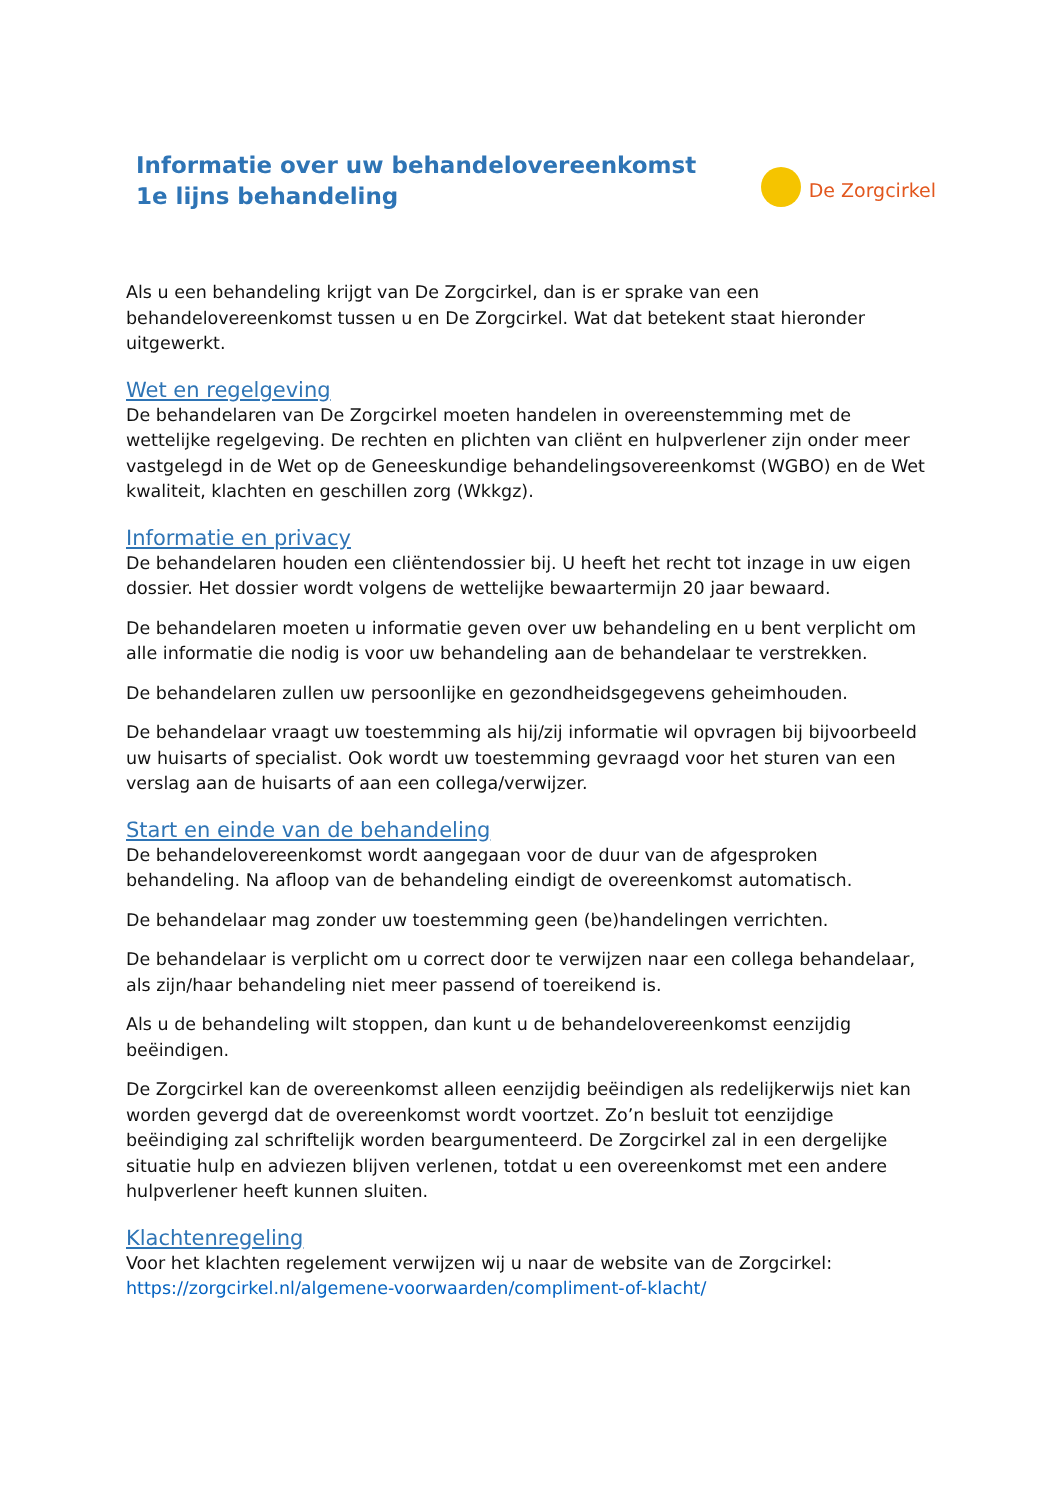Informatie over uw behandelovereenkomst
1e lijns behandeling
De Zorgcirkel
Als u een behandeling krijgt van De Zorgcirkel, dan is er sprake van een behandelovereenkomst tussen u en De Zorgcirkel. Wat dat betekent staat hieronder uitgewerkt.
Wet en regelgeving
De behandelaren van De Zorgcirkel moeten handelen in overeenstemming met de wettelijke regelgeving. De rechten en plichten van cliënt en hulpverlener zijn onder meer vastgelegd in de Wet op de Geneeskundige behandelingsovereenkomst (WGBO) en de Wet kwaliteit, klachten en geschillen zorg (Wkkgz).
Informatie en privacy
De behandelaren houden een cliëntendossier bij. U heeft het recht tot inzage in uw eigen dossier. Het dossier wordt volgens de wettelijke bewaartermijn 20 jaar bewaard.
De behandelaren moeten u informatie geven over uw behandeling en u bent verplicht om alle informatie die nodig is voor uw behandeling aan de behandelaar te verstrekken.
De behandelaren zullen uw persoonlijke en gezondheidsgegevens geheimhouden.
De behandelaar vraagt uw toestemming als hij/zij informatie wil opvragen bij bijvoorbeeld uw huisarts of specialist. Ook wordt uw toestemming gevraagd voor het sturen van een verslag aan de huisarts of aan een collega/verwijzer.
Start en einde van de behandeling
De behandelovereenkomst wordt aangegaan voor de duur van de afgesproken behandeling. Na afloop van de behandeling eindigt de overeenkomst automatisch.
De behandelaar mag zonder uw toestemming geen (be)handelingen verrichten.
De behandelaar is verplicht om u correct door te verwijzen naar een collega behandelaar, als zijn/haar behandeling niet meer passend of toereikend is.
Als u de behandeling wilt stoppen, dan kunt u de behandelovereenkomst eenzijdig beëindigen.
De Zorgcirkel kan de overeenkomst alleen eenzijdig beëindigen als redelijkerwijs niet kan worden gevergd dat de overeenkomst wordt voortzet. Zo’n besluit tot eenzijdige beëindiging zal schriftelijk worden beargumenteerd. De Zorgcirkel zal in een dergelijke situatie hulp en adviezen blijven verlenen, totdat u een overeenkomst met een andere hulpverlener heeft kunnen sluiten.
Klachtenregeling
Voor het klachten regelement verwijzen wij u naar de website van de Zorgcirkel:
https://zorgcirkel.nl/algemene-voorwaarden/compliment-of-klacht/